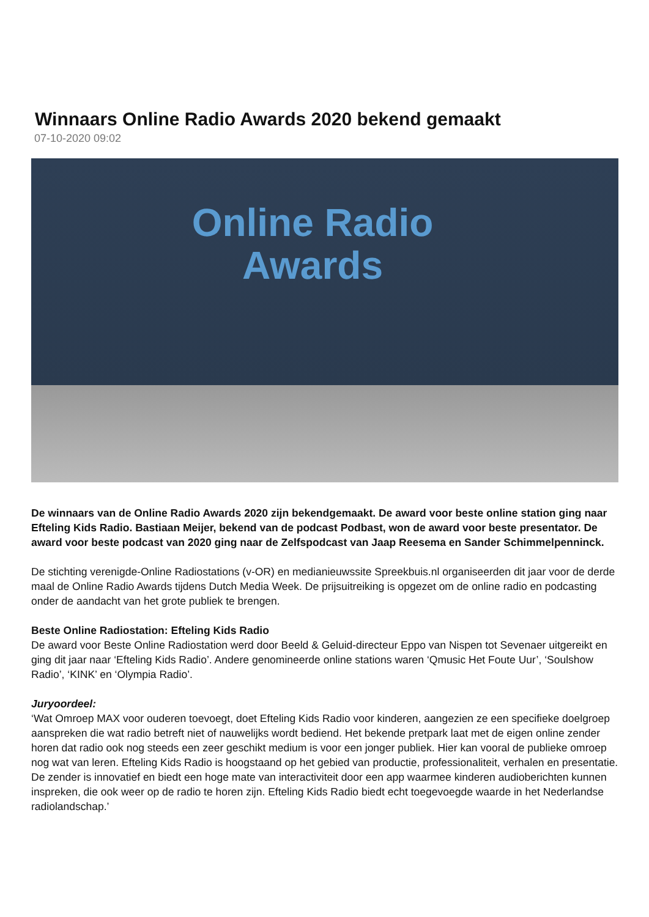Winnaars Online Radio Awards 2020 bekend gemaakt
07-10-2020 09:02
Online Radio Awards
De winnaars van de Online Radio Awards 2020 zijn bekendgemaakt. De award voor beste online station ging naar Efteling Kids Radio. Bastiaan Meijer, bekend van de podcast Podbast, won de award voor beste presentator. De award voor beste podcast van 2020 ging naar de Zelfspodcast van Jaap Reesema en Sander Schimmelpenninck.
De stichting verenigde-Online Radiostations (v-OR) en medianieuwssite Spreekbuis.nl organiseerden dit jaar voor de derde maal de Online Radio Awards tijdens Dutch Media Week. De prijsuitreiking is opgezet om de online radio en podcasting onder de aandacht van het grote publiek te brengen.
Beste Online Radiostation: Efteling Kids Radio
De award voor Beste Online Radiostation werd door Beeld & Geluid-directeur Eppo van Nispen tot Sevenaer uitgereikt en ging dit jaar naar ‘Efteling Kids Radio’. Andere genomineerde online stations waren ‘Qmusic Het Foute Uur’, ‘Soulshow Radio’, ‘KINK’ en ‘Olympia Radio’.
Juryoordeel:
‘Wat Omroep MAX voor ouderen toevoegt, doet Efteling Kids Radio voor kinderen, aangezien ze een specifieke doelgroep aanspreken die wat radio betreft niet of nauwelijks wordt bediend. Het bekende pretpark laat met de eigen online zender horen dat radio ook nog steeds een zeer geschikt medium is voor een jonger publiek. Hier kan vooral de publieke omroep nog wat van leren. Efteling Kids Radio is hoogstaand op het gebied van productie, professionaliteit, verhalen en presentatie. De zender is innovatief en biedt een hoge mate van interactiviteit door een app waarmee kinderen audioberichten kunnen inspreken, die ook weer op de radio te horen zijn. Efteling Kids Radio biedt echt toegevoegde waarde in het Nederlandse radiolandschap.’